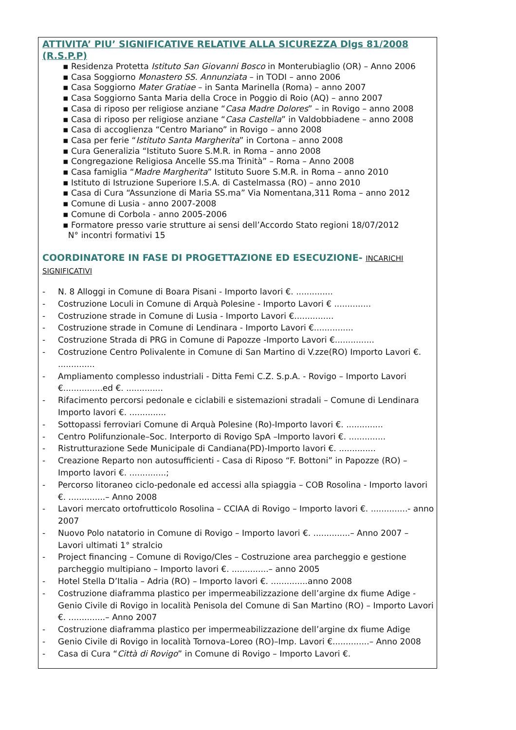ATTIVITA’ PIU’ SIGNIFICATIVE RELATIVE ALLA SICUREZZA Dlgs 81/2008 (R.S.P.P)
▪ Residenza Protetta Istituto San Giovanni Bosco in Monterubiaglio (OR) – Anno 2006
▪ Casa Soggiorno Monastero SS. Annunziata – in TODI – anno 2006
▪ Casa Soggiorno Mater Gratiae – in Santa Marinella (Roma) – anno 2007
▪ Casa Soggiorno Santa Maria della Croce in Poggio di Roio (AQ) – anno 2007
▪ Casa di riposo per religiose anziane “Casa Madre Dolores” – in Rovigo – anno 2008
▪ Casa di riposo per religiose anziane “Casa Castella” in Valdobbiadene – anno 2008
▪ Casa di accoglienza “Centro Mariano” in Rovigo – anno 2008
▪ Casa per ferie “Istituto Santa Margherita” in Cortona – anno 2008
▪ Cura Generalizia “Istituto Suore S.M.R. in Roma – anno 2008
▪ Congregazione Religiosa Ancelle SS.ma Trinità” – Roma – Anno 2008
▪ Casa famiglia “Madre Margherita” Istituto Suore S.M.R. in Roma – anno 2010
▪ Istituto di Istruzione Superiore I.S.A. di Castelmassa (RO) – anno 2010
▪ Casa di Cura “Assunzione di Maria SS.ma” Via Nomentana,311 Roma – anno 2012
▪ Comune di Lusia - anno 2007-2008
▪ Comune di Corbola - anno 2005-2006
▪ Formatore presso varie strutture ai sensi dell’Accordo Stato regioni 18/07/2012
N° incontri formativi 15
COORDINATORE IN FASE DI PROGETTAZIONE ED ESECUZIONE- INCARICHI SIGNIFICATIVI
- N. 8 Alloggi in Comune di Boara Pisani - Importo lavori €. ..............
- Costruzione Loculi in Comune di Arquà Polesine - Importo Lavori € ..............
- Costruzione strade in Comune di Lusia - Importo Lavori €...............
- Costruzione strade in Comune di Lendinara - Importo Lavori €...............
- Costruzione Strada di PRG in Comune di Papozze -Importo Lavori €...............
- Costruzione Centro Polivalente in Comune di San Martino di V.zze(RO) Importo Lavori €. ..............
- Ampliamento complesso industriali - Ditta Femi C.Z. S.p.A. - Rovigo – Importo Lavori €...............ed €. ..............
- Rifacimento percorsi pedonale e ciclabili e sistemazioni stradali – Comune di Lendinara Importo lavori €. ..............
- Sottopassi ferroviari Comune di Arquà Polesine (Ro)-Importo lavori €. ..............
- Centro Polifunzionale–Soc. Interporto di Rovigo SpA –Importo lavori €. ..............
- Ristrutturazione Sede Municipale di Candiana(PD)-Importo lavori €. ..............
- Creazione Reparto non autosufficienti - Casa di Riposo “F. Bottoni” in Papozze (RO) – Importo lavori €. ..............;
- Percorso litoraneo ciclo-pedonale ed accessi alla spiaggia – COB Rosolina - Importo lavori €. ..............– Anno 2008
- Lavori mercato ortofrutticolo Rosolina – CCIAA di Rovigo – Importo lavori €. ..............- anno 2007
- Nuovo Polo natatorio in Comune di Rovigo – Importo lavori €. ..............– Anno 2007 – Lavori ultimati 1° stralcio
- Project financing – Comune di Rovigo/Cles – Costruzione area parcheggio e gestione parcheggio multipiano – Importo lavori €. ..............– anno 2005
- Hotel Stella D’Italia – Adria (RO) – Importo lavori €. ..............anno 2008
- Costruzione diaframma plastico per impermeabilizzazione dell’argine dx fiume Adige - Genio Civile di Rovigo in località Penisola del Comune di San Martino (RO) – Importo Lavori €. ..............– Anno 2007
- Costruzione diaframma plastico per impermeabilizzazione dell’argine dx fiume Adige
- Genio Civile di Rovigo in località Tornova–Loreo (RO)–Imp. Lavori €..............– Anno 2008
- Casa di Cura “Città di Rovigo” in Comune di Rovigo – Importo Lavori €.